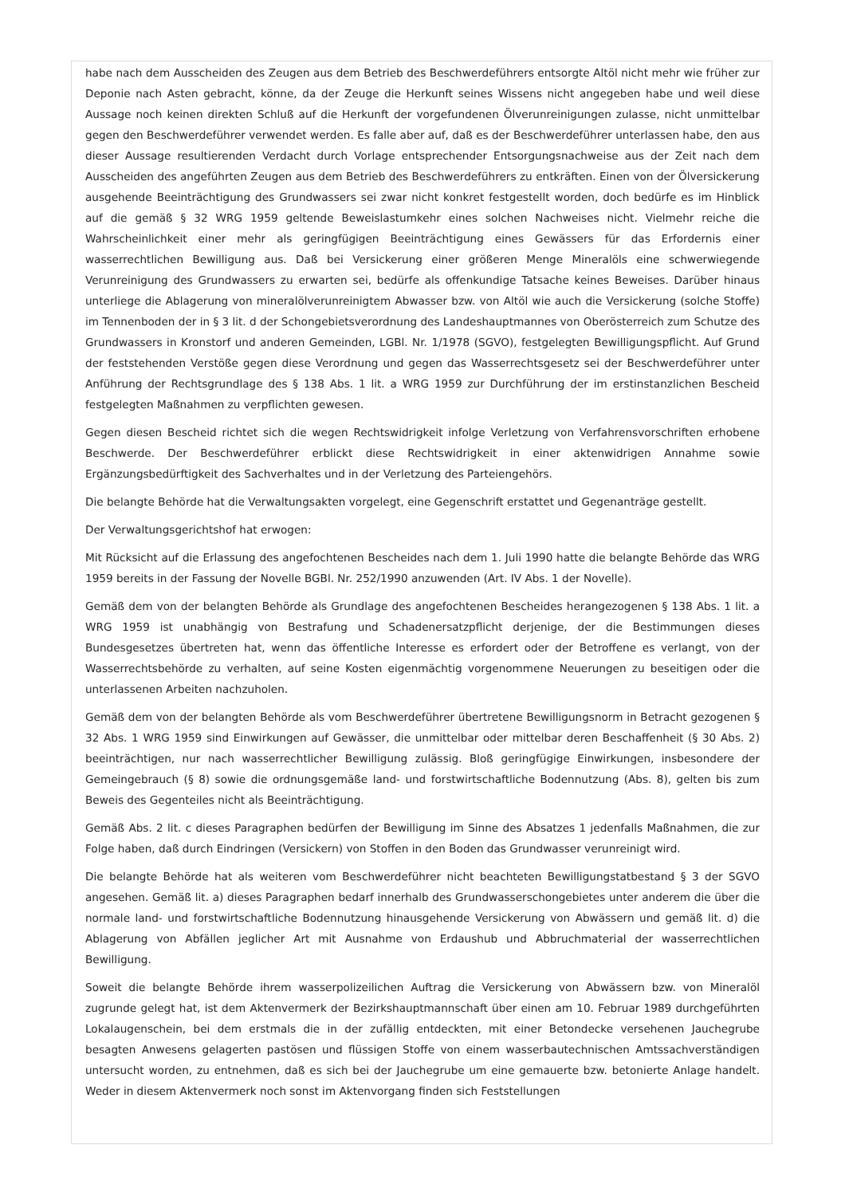habe nach dem Ausscheiden des Zeugen aus dem Betrieb des Beschwerdeführers entsorgte Altöl nicht mehr wie früher zur Deponie nach Asten gebracht, könne, da der Zeuge die Herkunft seines Wissens nicht angegeben habe und weil diese Aussage noch keinen direkten Schluß auf die Herkunft der vorgefundenen Ölverunreinigungen zulasse, nicht unmittelbar gegen den Beschwerdeführer verwendet werden. Es falle aber auf, daß es der Beschwerdeführer unterlassen habe, den aus dieser Aussage resultierenden Verdacht durch Vorlage entsprechender Entsorgungsnachweise aus der Zeit nach dem Ausscheiden des angeführten Zeugen aus dem Betrieb des Beschwerdeführers zu entkräften. Einen von der Ölversickerung ausgehende Beeinträchtigung des Grundwassers sei zwar nicht konkret festgestellt worden, doch bedürfe es im Hinblick auf die gemäß § 32 WRG 1959 geltende Beweislastumkehr eines solchen Nachweises nicht. Vielmehr reiche die Wahrscheinlichkeit einer mehr als geringfügigen Beeinträchtigung eines Gewässers für das Erfordernis einer wasserrechtlichen Bewilligung aus. Daß bei Versickerung einer größeren Menge Mineralöls eine schwerwiegende Verunreinigung des Grundwassers zu erwarten sei, bedürfe als offenkundige Tatsache keines Beweises. Darüber hinaus unterliege die Ablagerung von mineralölverunreinigtem Abwasser bzw. von Altöl wie auch die Versickerung (solche Stoffe) im Tennenboden der in § 3 lit. d der Schongebietsverordnung des Landeshauptmannes von Oberösterreich zum Schutze des Grundwassers in Kronstorf und anderen Gemeinden, LGBl. Nr. 1/1978 (SGVO), festgelegten Bewilligungspflicht. Auf Grund der feststehenden Verstöße gegen diese Verordnung und gegen das Wasserrechtsgesetz sei der Beschwerdeführer unter Anführung der Rechtsgrundlage des § 138 Abs. 1 lit. a WRG 1959 zur Durchführung der im erstinstanzlichen Bescheid festgelegten Maßnahmen zu verpflichten gewesen.
Gegen diesen Bescheid richtet sich die wegen Rechtswidrigkeit infolge Verletzung von Verfahrensvorschriften erhobene Beschwerde. Der Beschwerdeführer erblickt diese Rechtswidrigkeit in einer aktenwidrigen Annahme sowie Ergänzungsbedürftigkeit des Sachverhaltes und in der Verletzung des Parteiengehörs.
Die belangte Behörde hat die Verwaltungsakten vorgelegt, eine Gegenschrift erstattet und Gegenanträge gestellt.
Der Verwaltungsgerichtshof hat erwogen:
Mit Rücksicht auf die Erlassung des angefochtenen Bescheides nach dem 1. Juli 1990 hatte die belangte Behörde das WRG 1959 bereits in der Fassung der Novelle BGBl. Nr. 252/1990 anzuwenden (Art. IV Abs. 1 der Novelle).
Gemäß dem von der belangten Behörde als Grundlage des angefochtenen Bescheides herangezogenen § 138 Abs. 1 lit. a WRG 1959 ist unabhängig von Bestrafung und Schadenersatzpflicht derjenige, der die Bestimmungen dieses Bundesgesetzes übertreten hat, wenn das öffentliche Interesse es erfordert oder der Betroffene es verlangt, von der Wasserrechtsbehörde zu verhalten, auf seine Kosten eigenmächtig vorgenommene Neuerungen zu beseitigen oder die unterlassenen Arbeiten nachzuholen.
Gemäß dem von der belangten Behörde als vom Beschwerdeführer übertretene Bewilligungsnorm in Betracht gezogenen § 32 Abs. 1 WRG 1959 sind Einwirkungen auf Gewässer, die unmittelbar oder mittelbar deren Beschaffenheit (§ 30 Abs. 2) beeinträchtigen, nur nach wasserrechtlicher Bewilligung zulässig. Bloß geringfügige Einwirkungen, insbesondere der Gemeingebrauch (§ 8) sowie die ordnungsgemäße land- und forstwirtschaftliche Bodennutzung (Abs. 8), gelten bis zum Beweis des Gegenteiles nicht als Beeinträchtigung.
Gemäß Abs. 2 lit. c dieses Paragraphen bedürfen der Bewilligung im Sinne des Absatzes 1 jedenfalls Maßnahmen, die zur Folge haben, daß durch Eindringen (Versickern) von Stoffen in den Boden das Grundwasser verunreinigt wird.
Die belangte Behörde hat als weiteren vom Beschwerdeführer nicht beachteten Bewilligungstatbestand § 3 der SGVO angesehen. Gemäß lit. a) dieses Paragraphen bedarf innerhalb des Grundwasserschongebietes unter anderem die über die normale land- und forstwirtschaftliche Bodennutzung hinausgehende Versickerung von Abwässern und gemäß lit. d) die Ablagerung von Abfällen jeglicher Art mit Ausnahme von Erdaushub und Abbruchmaterial der wasserrechtlichen Bewilligung.
Soweit die belangte Behörde ihrem wasserpolizeilichen Auftrag die Versickerung von Abwässern bzw. von Mineralöl zugrunde gelegt hat, ist dem Aktenvermerk der Bezirkshauptmannschaft über einen am 10. Februar 1989 durchgeführten Lokalaugenschein, bei dem erstmals die in der zufällig entdeckten, mit einer Betondecke versehenen Jauchegrube besagten Anwesens gelagerten pastösen und flüssigen Stoffe von einem wasserbautechnischen Amtssachverständigen untersucht worden, zu entnehmen, daß es sich bei der Jauchegrube um eine gemauerte bzw. betonierte Anlage handelt. Weder in diesem Aktenvermerk noch sonst im Aktenvorgang finden sich Feststellungen